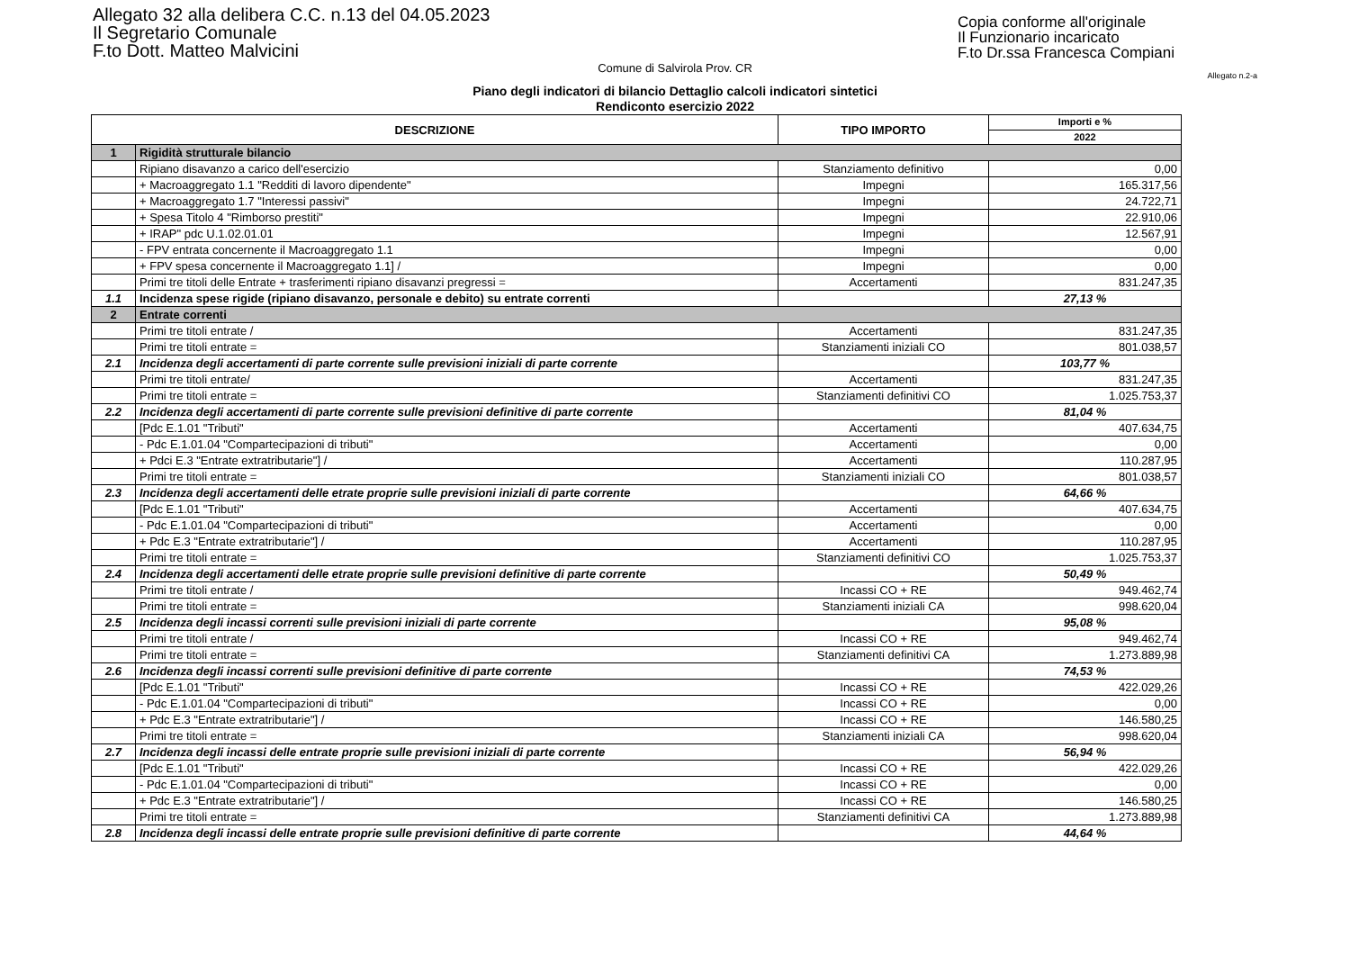Allegato 32 alla delibera C.C. n.13 del 04.05.2023
Il Segretario Comunale
F.to Dott. Matteo Malvicini
Copia conforme all'originale
Il Funzionario incaricato
F.to Dr.ssa Francesca Compiani
Comune di Salvirola Prov. CR
Allegato n.2-a
Piano degli indicatori di bilancio Dettaglio calcoli indicatori sintetici
Rendiconto esercizio 2022
| DESCRIZIONE | | TIPO IMPORTO | Importi e % |
| --- | --- | --- | --- |
| | | | 2022 |
| 1 | Rigidità strutturale bilancio | | |
| | Ripiano disavanzo a carico dell'esercizio | Stanziamento definitivo | 0,00 |
| | + Macroaggregato 1.1 "Redditi di lavoro dipendente" | Impegni | 165.317,56 |
| | + Macroaggregato 1.7 "Interessi passivi" | Impegni | 24.722,71 |
| | + Spesa Titolo 4 "Rimborso prestiti" | Impegni | 22.910,06 |
| | + IRAP" pdc U.1.02.01.01 | Impegni | 12.567,91 |
| | - FPV entrata concernente il Macroaggregato 1.1 | Impegni | 0,00 |
| | + FPV spesa concernente il Macroaggregato 1.1] / | Impegni | 0,00 |
| | Primi tre titoli delle Entrate + trasferimenti ripiano disavanzi pregressi = | Accertamenti | 831.247,35 |
| 1.1 | Incidenza spese rigide (ripiano disavanzo, personale e debito) su entrate correnti | | 27,13 % |
| 2 | Entrate correnti | | |
| | Primi tre titoli entrate / | Accertamenti | 831.247,35 |
| | Primi tre titoli entrate = | Stanziamenti iniziali CO | 801.038,57 |
| 2.1 | Incidenza degli accertamenti di parte corrente sulle previsioni iniziali di parte corrente | | 103,77 % |
| | Primi tre titoli entrate/ | Accertamenti | 831.247,35 |
| | Primi tre titoli entrate = | Stanziamenti definitivi CO | 1.025.753,37 |
| 2.2 | Incidenza degli accertamenti di parte corrente sulle previsioni definitive di parte corrente | | 81,04 % |
| | [Pdc E.1.01 "Tributi" | Accertamenti | 407.634,75 |
| | - Pdc E.1.01.04 "Compartecipazioni di tributi" | Accertamenti | 0,00 |
| | + Pdci E.3 "Entrate extratributarie"] / | Accertamenti | 110.287,95 |
| | Primi tre titoli entrate = | Stanziamenti iniziali CO | 801.038,57 |
| 2.3 | Incidenza degli accertamenti delle etrate proprie sulle previsioni iniziali di parte corrente | | 64,66 % |
| | [Pdc E.1.01 "Tributi" | Accertamenti | 407.634,75 |
| | - Pdc E.1.01.04 "Compartecipazioni di tributi" | Accertamenti | 0,00 |
| | + Pdc E.3 "Entrate extratributarie"] / | Accertamenti | 110.287,95 |
| | Primi tre titoli entrate = | Stanziamenti definitivi CO | 1.025.753,37 |
| 2.4 | Incidenza degli accertamenti delle etrate proprie sulle previsioni definitive di parte corrente | | 50,49 % |
| | Primi tre titoli entrate / | Incassi CO + RE | 949.462,74 |
| | Primi tre titoli entrate = | Stanziamenti iniziali CA | 998.620,04 |
| 2.5 | Incidenza degli incassi correnti sulle previsioni iniziali di parte corrente | | 95,08 % |
| | Primi tre titoli entrate / | Incassi CO + RE | 949.462,74 |
| | Primi tre titoli entrate = | Stanziamenti definitivi CA | 1.273.889,98 |
| 2.6 | Incidenza degli incassi correnti sulle previsioni definitive di parte corrente | | 74,53 % |
| | [Pdc E.1.01 "Tributi" | Incassi CO + RE | 422.029,26 |
| | - Pdc E.1.01.04 "Compartecipazioni di tributi" | Incassi CO + RE | 0,00 |
| | + Pdc E.3 "Entrate extratributarie"] / | Incassi CO + RE | 146.580,25 |
| | Primi tre titoli entrate = | Stanziamenti iniziali CA | 998.620,04 |
| 2.7 | Incidenza degli incassi delle entrate proprie sulle previsioni iniziali di parte corrente | | 56,94 % |
| | [Pdc E.1.01 "Tributi" | Incassi CO + RE | 422.029,26 |
| | - Pdc E.1.01.04 "Compartecipazioni di tributi" | Incassi CO + RE | 0,00 |
| | + Pdc E.3 "Entrate extratributarie"] / | Incassi CO + RE | 146.580,25 |
| | Primi tre titoli entrate = | Stanziamenti definitivi CA | 1.273.889,98 |
| 2.8 | Incidenza degli incassi delle entrate proprie sulle previsioni definitive di parte corrente | | 44,64 % |